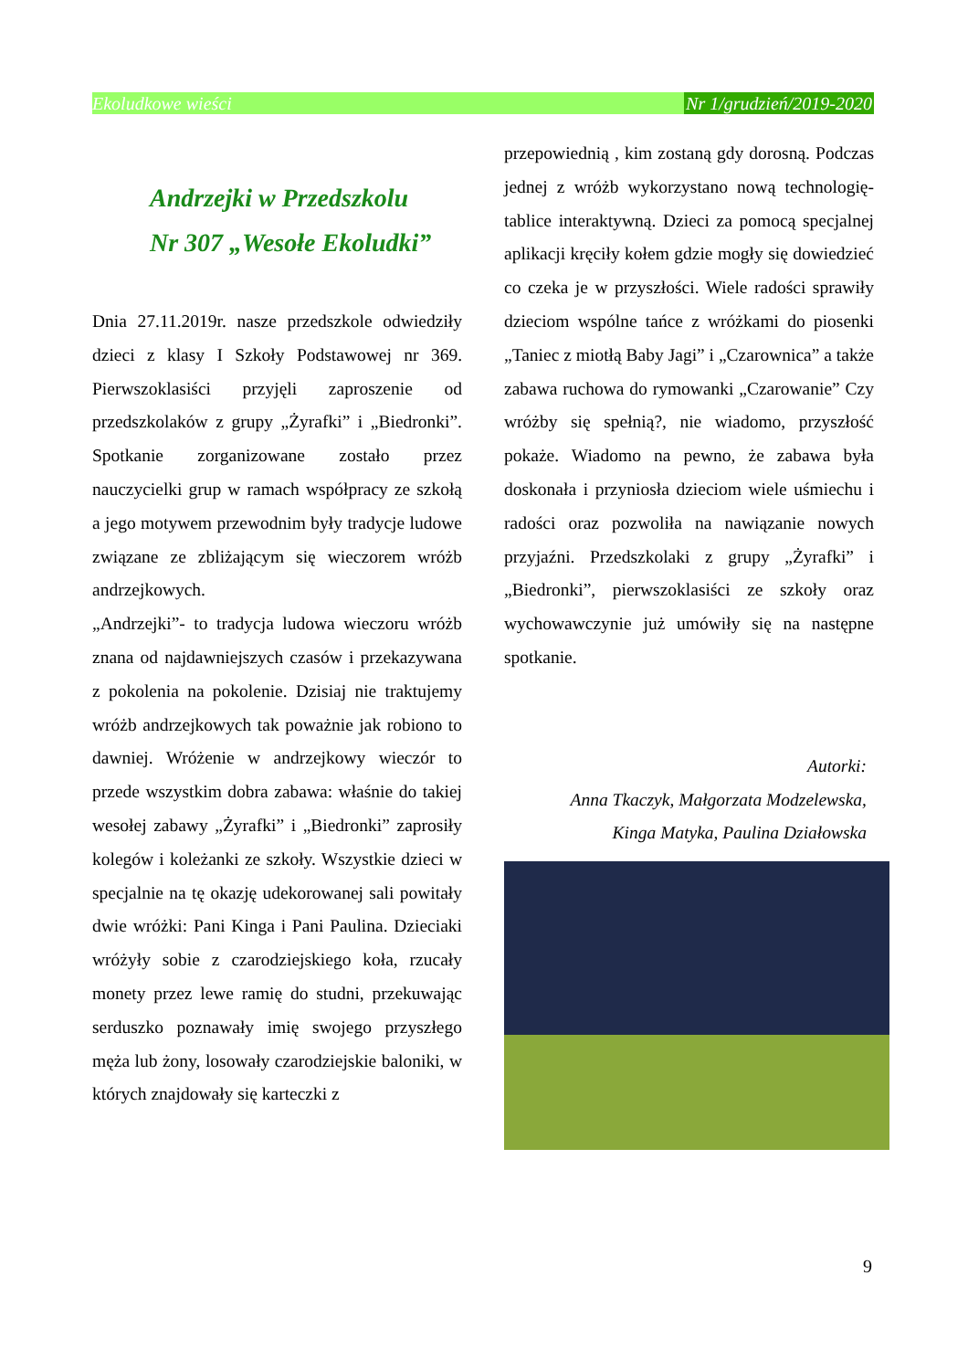Ekoludkowe wieści Nr 1/grudzień/2019-2020
Andrzejki w Przedszkolu
Nr 307 „Wesołe Ekoludki”
Dnia 27.11.2019r. nasze przedszkole odwiedziły dzieci z klasy I Szkoły Podstawowej nr 369. Pierwszoklasiści przyjęli zaproszenie od przedszkolaków z grupy „Żyrafki” i „Biedronki”. Spotkanie zorganizowane zostało przez nauczycielki grup w ramach współpracy ze szkołą a jego motywem przewodnim były tradycje ludowe związane ze zbliżającym się wieczorem wróżb andrzejkowych.
„Andrzejki”- to tradycja ludowa wieczoru wróżb znana od najdawniejszych czasów i przekazywana z pokolenia na pokolenie. Dzisiaj nie traktujemy wróżb andrzejkowych tak poważnie jak robiono to dawniej. Wróżenie w andrzejkowy wieczór to przede wszystkim dobra zabawa: właśnie do takiej wesołej zabawy „Żyrafki” i „Biedronki” zaprosiły kolegów i koleżanki ze szkoły. Wszystkie dzieci w specjalnie na tę okazję udekorowanej sali powitały dwie wróżki: Pani Kinga i Pani Paulina. Dzieciaki wróżyły sobie z czarodziejskiego koła, rzucały monety przez lewe ramię do studni, przekuwając serduszko poznawały imię swojego przyszłego męża lub żony, losowały czarodziejskie baloniki, w których znajdowały się karteczki z
przepowiednią , kim zostaną gdy dorosną. Podczas jednej z wróżb wykorzystano nową technologię- tablice interaktywną. Dzieci za pomocą specjalnej aplikacji kręciły kołem gdzie mogły się dowiedzieć co czeka je w przyszłości. Wiele radości sprawiły dzieciom wspólne tańce z wróżkami do piosenki „Taniec z miotłą Baby Jagi” i „Czarownica” a także zabawa ruchowa do rymowanki „Czarowanie” Czy wróżby się spełnią?, nie wiadomo, przyszłość pokaże. Wiadomo na pewno, że zabawa była doskonała i przyniosła dzieciom wiele uśmiechu i radości oraz pozwoliła na nawiązanie nowych przyjaźni. Przedszkolaki z grupy „Żyrafki” i „Biedronki”, pierwszoklasiści ze szkoły oraz wychowawczynie już umówiły się na następne spotkanie.
Autorki:
Anna Tkaczyk, Małgorzata Modzelewska,
Kinga Matyka, Paulina Działowska
9